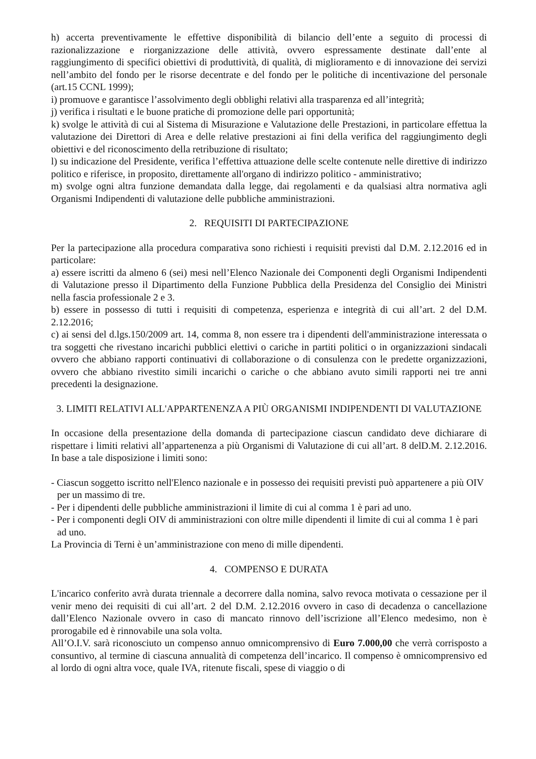h) accerta preventivamente le effettive disponibilità di bilancio dell’ente a seguito di processi di razionalizzazione e riorganizzazione delle attività, ovvero espressamente destinate dall’ente al raggiungimento di specifici obiettivi di produttività, di qualità, di miglioramento e di innovazione dei servizi nell’ambito del fondo per le risorse decentrate e del fondo per le politiche di incentivazione del personale (art.15 CCNL 1999);
i) promuove e garantisce l’assolvimento degli obblighi relativi alla trasparenza ed all’integrità;
j) verifica i risultati e le buone pratiche di promozione delle pari opportunità;
k) svolge le attività di cui al Sistema di Misurazione e Valutazione delle Prestazioni, in particolare effettua la valutazione dei Direttori di Area e delle relative prestazioni ai fini della verifica del raggiungimento degli obiettivi e del riconoscimento della retribuzione di risultato;
l) su indicazione del Presidente, verifica l’effettiva attuazione delle scelte contenute nelle direttive di indirizzo politico e riferisce, in proposito, direttamente all'organo di indirizzo politico - amministrativo;
m) svolge ogni altra funzione demandata dalla legge, dai regolamenti e da qualsiasi altra normativa agli Organismi Indipendenti di valutazione delle pubbliche amministrazioni.
2. REQUISITI DI PARTECIPAZIONE
Per la partecipazione alla procedura comparativa sono richiesti i requisiti previsti dal D.M. 2.12.2016 ed in particolare:
a) essere iscritti da almeno 6 (sei) mesi nell’Elenco Nazionale dei Componenti degli Organismi Indipendenti di Valutazione presso il Dipartimento della Funzione Pubblica della Presidenza del Consiglio dei Ministri nella fascia professionale 2 e 3.
b) essere in possesso di tutti i requisiti di competenza, esperienza e integrità di cui all’art. 2 del D.M. 2.12.2016;
c) ai sensi del d.lgs.150/2009 art. 14, comma 8, non essere tra i dipendenti dell'amministrazione interessata o tra soggetti che rivestano incarichi pubblici elettivi o cariche in partiti politici o in organizzazioni sindacali ovvero che abbiano rapporti continuativi di collaborazione o di consulenza con le predette organizzazioni, ovvero che abbiano rivestito simili incarichi o cariche o che abbiano avuto simili rapporti nei tre anni precedenti la designazione.
3. LIMITI RELATIVI ALL'APPARTENENZA A PIÙ ORGANISMI INDIPENDENTI DI VALUTAZIONE
In occasione della presentazione della domanda di partecipazione ciascun candidato deve dichiarare di rispettare i limiti relativi all’appartenenza a più Organismi di Valutazione di cui all’art. 8 delD.M. 2.12.2016. In base a tale disposizione i limiti sono:
- Ciascun soggetto iscritto nell'Elenco nazionale e in possesso dei requisiti previsti può appartenere a più OIV per un massimo di tre.
- Per i dipendenti delle pubbliche amministrazioni il limite di cui al comma 1 è pari ad uno.
- Per i componenti degli OIV di amministrazioni con oltre mille dipendenti il limite di cui al comma 1 è pari ad uno.
La Provincia di Terni è un’amministrazione con meno di mille dipendenti.
4. COMPENSO E DURATA
L'incarico conferito avrà durata triennale a decorrere dalla nomina, salvo revoca motivata o cessazione per il venir meno dei requisiti di cui all’art. 2 del D.M. 2.12.2016 ovvero in caso di decadenza o cancellazione dall’Elenco Nazionale ovvero in caso di mancato rinnovo dell’iscrizione all’Elenco medesimo, non è prorogabile ed è rinnovabile una sola volta.
All’O.I.V. sarà riconosciuto un compenso annuo omnicomprensivo di Euro 7.000,00 che verrà corrisposto a consuntivo, al termine di ciascuna annualità di competenza dell’incarico. Il compenso è omnicomprensivo ed al lordo di ogni altra voce, quale IVA, ritenute fiscali, spese di viaggio o di